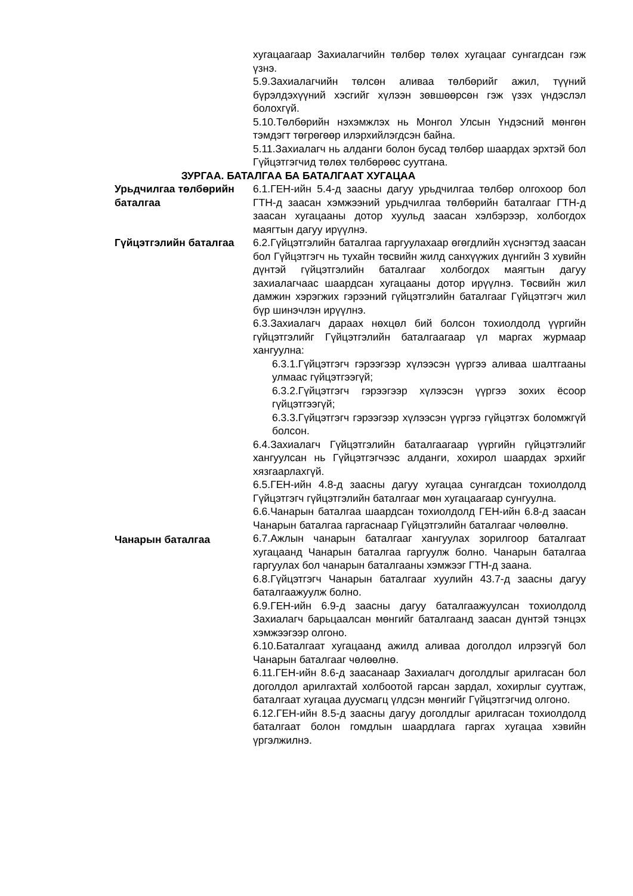хугацаагаар Захиалагчийн төлбөр төлөх хугацааг сунгагдсан гэж үзнэ.
5.9.Захиалагчийн төлсөн аливаа төлбөрийг ажил, түүний бүрэлдэхүүний хэсгийг хүлээн зөвшөөрсөн гэж үзэх үндэслэл болохгүй.
5.10.Төлбөрийн нэхэмжлэх нь Монгол Улсын Үндэсний мөнгөн тэмдэгт төгрөгөөр илэрхийлэгдсэн байна.
5.11.Захиалагч нь алданги болон бусад төлбөр шаардах эрхтэй бол Гүйцэтгэгчид төлөх төлбөрөөс суутгана.
ЗУРГАА. БАТАЛГАА БА БАТАЛГААТ ХУГАЦАА
Урьдчилгаа төлбөрийн баталгаа
6.1.ГЕН-ийн 5.4-д заасны дагуу урьдчилгаа төлбөр олгохоор бол ГТН-д заасан хэмжээний урьдчилгаа төлбөрийн баталгааг ГТН-д заасан хугацааны дотор хуульд заасан хэлбэрээр, холбогдох маягтын дагуу ирүүлнэ.
Гүйцэтгэлийн баталгаа 6.2.Гүйцэтгэлийн баталгаа гаргуулахаар өгөгдлийн хүснэгтэд заасан бол Гүйцэтгэгч нь тухайн төсвийн жилд санхүүжих дүнгийн 3 хувийн дүнтэй гүйцэтгэлийн баталгааг холбогдох маягтын дагуу захиалагчаас шаардсан хугацааны дотор ирүүлнэ. Төсвийн жил дамжин хэрэгжих гэрээний гүйцэтгэлийн баталгааг Гүйцэтгэгч жил бүр шинэчлэн ирүүлнэ.
6.3.Захиалагч дараах нөхцөл бий болсон тохиолдолд үүргийн гүйцэтгэлийг Гүйцэтгэлийн баталгаагаар үл маргах журмаар хангуулна:
6.3.1.Гүйцэтгэгч гэрээгээр хүлээсэн үүргээ аливаа шалтгааны улмаас гүйцэтгээгүй;
6.3.2.Гүйцэтгэгч гэрээгээр хүлээсэн үүргээ зохих ёсоор гүйцэтгээгүй;
6.3.3.Гүйцэтгэгч гэрээгээр хүлээсэн үүргээ гүйцэтгэх боломжгүй болсон.
6.4.Захиалагч Гүйцэтгэлийн баталгаагаар үүргийн гүйцэтгэлийг хангуулсан нь Гүйцэтгэгчээс алданги, хохирол шаардах эрхийг хязгаарлахгүй.
6.5.ГЕН-ийн 4.8-д заасны дагуу хугацаа сунгагдсан тохиолдолд Гүйцэтгэгч гүйцэтгэлийн баталгааг мөн хугацаагаар сунгуулна.
6.6.Чанарын баталгаа шаардсан тохиолдолд ГЕН-ийн 6.8-д заасан Чанарын баталгаа гаргаснаар Гүйцэтгэлийн баталгааг чөлөөлнө.
Чанарын баталгаа 6.7.Ажлын чанарын баталгааг хангуулах зорилгоор баталгаат хугацаанд Чанарын баталгаа гаргуулж болно. Чанарын баталгаа гаргуулах бол чанарын баталгааны хэмжээг ГТН-д заана.
6.8.Гүйцэтгэгч Чанарын баталгааг хуулийн 43.7-д заасны дагуу баталгаажуулж болно.
6.9.ГЕН-ийн 6.9-д заасны дагуу баталгаажуулсан тохиолдолд Захиалагч барьцаалсан мөнгийг баталгаанд заасан дүнтэй тэнцэх хэмжээгээр олгоно.
6.10.Баталгаат хугацаанд ажилд аливаа доголдол илрээгүй бол Чанарын баталгааг чөлөөлнө.
6.11.ГЕН-ийн 8.6-д заасанаар Захиалагч доголдлыг арилгасан бол доголдол арилгахтай холбоотой гарсан зардал, хохирлыг суутгаж, баталгаат хугацаа дуусмагц үлдсэн мөнгийг Гүйцэтгэгчид олгоно.
6.12.ГЕН-ийн 8.5-д заасны дагуу доголдлыг арилгасан тохиолдолд баталгаат болон гомдлын шаардлага гаргах хугацаа хэвийн үргэлжилнэ.